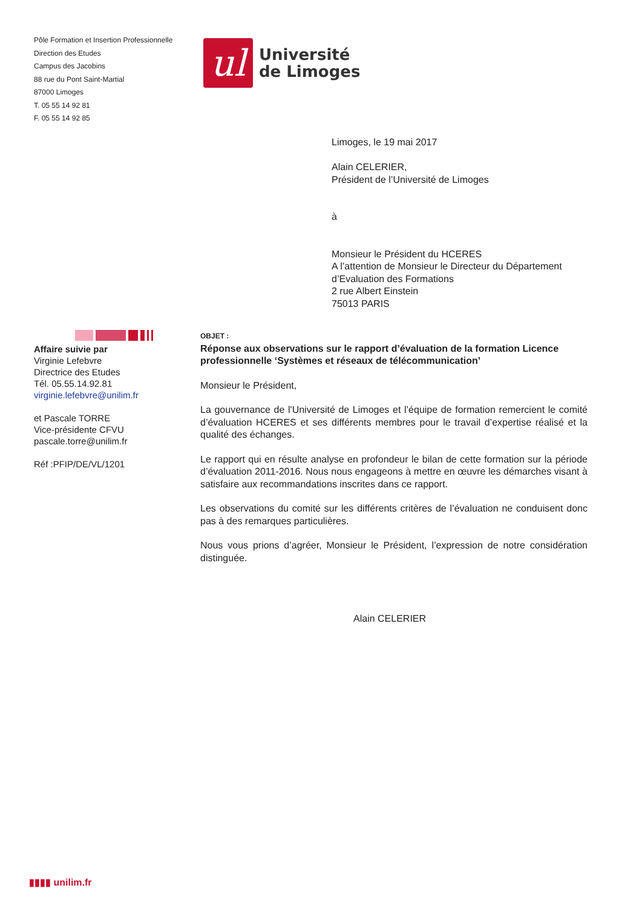Pôle Formation et Insertion Professionnelle
Direction des Etudes
Campus des Jacobins
88 rue du Pont Saint-Martial
87000 Limoges
T. 05 55 14 92 81
F. 05 55 14 92 85
ul
Université
de Limoges
Limoges, le 19 mai 2017
Alain CELERIER,
Président de l’Université de Limoges
à
Monsieur le Président du HCERES
A l’attention de Monsieur le Directeur du Département
d’Evaluation des Formations
2 rue Albert Einstein
75013 PARIS
Affaire suivie par
Virginie Lefebvre
Directrice des Etudes
Tél. 05.55.14.92.81
virginie.lefebvre@unilim.fr
et Pascale TORRE
Vice-présidente CFVU
pascale.torre@unilim.fr
Réf :PFIP/DE/VL/1201
OBJET :
Réponse aux observations sur le rapport d’évaluation de la formation Licence professionnelle ‘Systèmes et réseaux de télécommunication’
Monsieur le Président,
La gouvernance de l'Université de Limoges et l’équipe de formation remercient le comité d’évaluation HCERES et ses différents membres pour le travail d’expertise réalisé et la qualité des échanges.
Le rapport qui en résulte analyse en profondeur le bilan de cette formation sur la période d’évaluation 2011-2016. Nous nous engageons à mettre en œuvre les démarches visant à satisfaire aux recommandations inscrites dans ce rapport.
Les observations du comité sur les différents critères de l’évaluation ne conduisent donc pas à des remarques particulières.
Nous vous prions d’agréer, Monsieur le Président, l’expression de notre considération distinguée.
Alain CELERIER
▮▮▮▮ unilim.fr